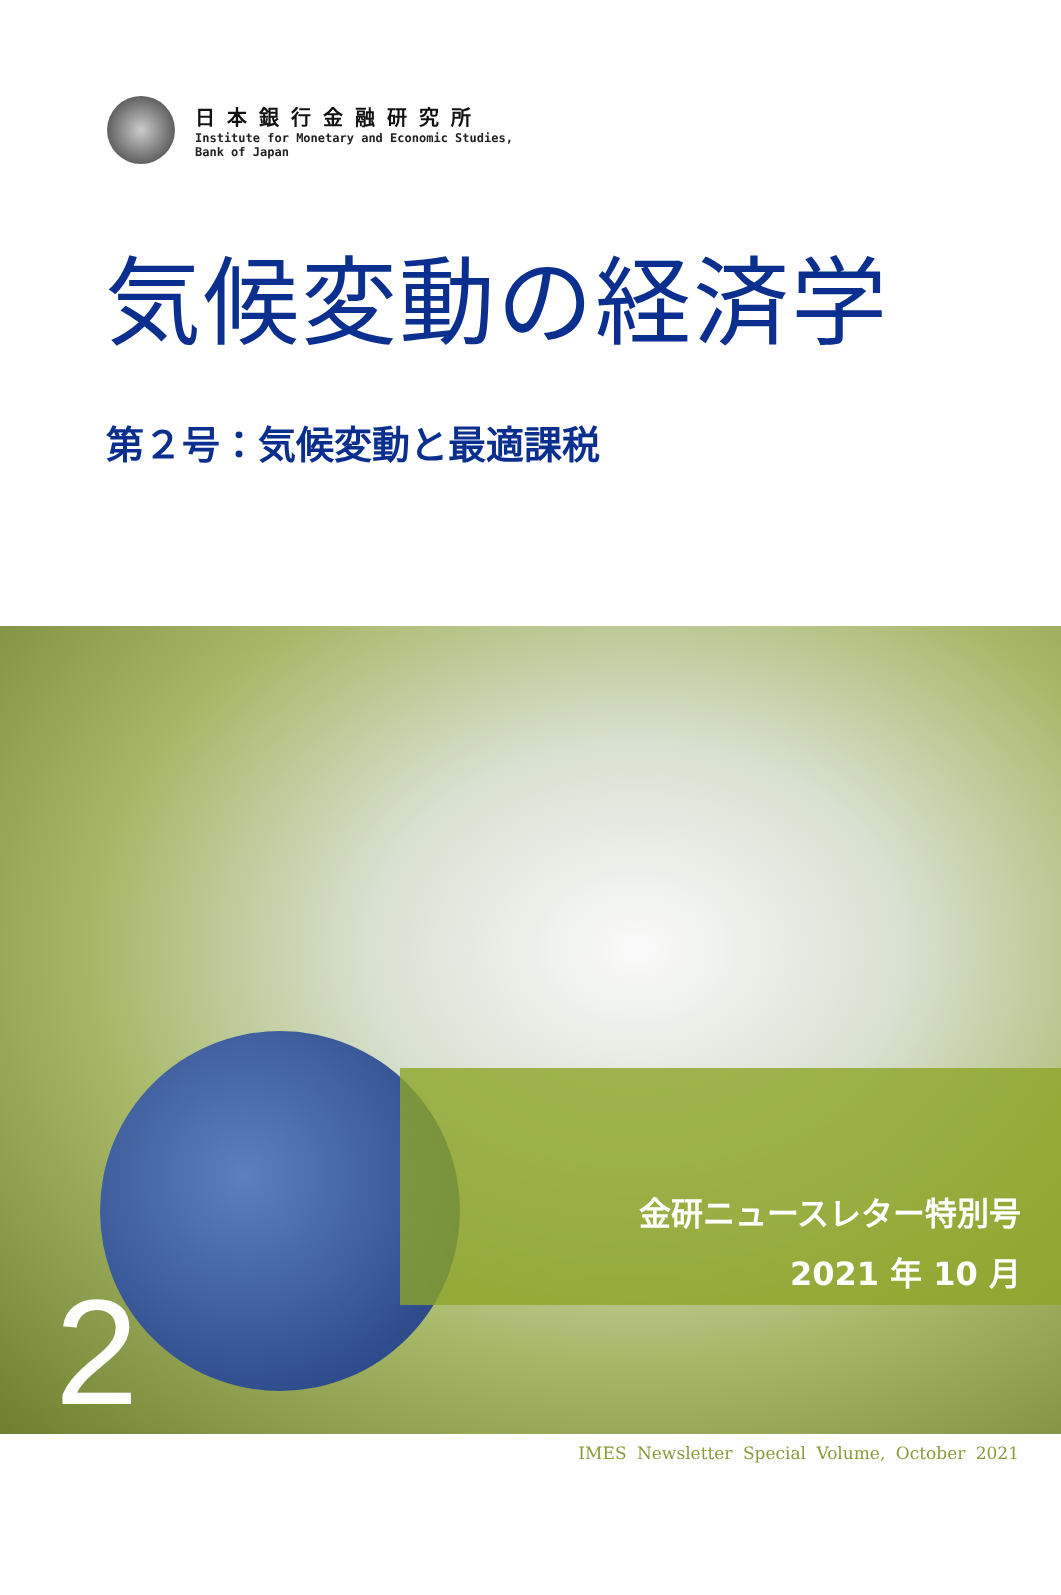日本銀行金融研究所
Institute for Monetary and Economic Studies,
Bank of Japan
気候変動の経済学
第２号：気候変動と最適課税
金研ニュースレター特別号
2021 年 10 月
2
IMES Newsletter Special Volume, October 2021